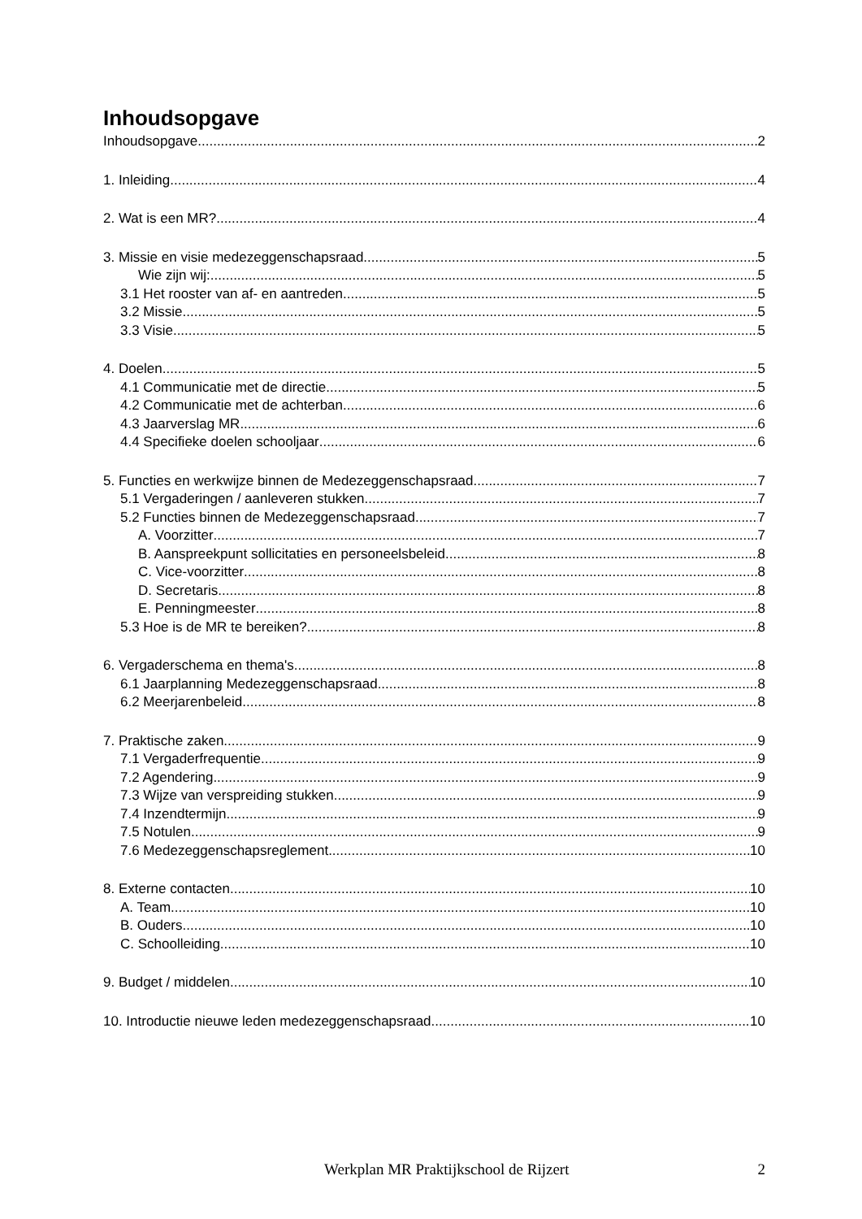Inhoudsopgave
Inhoudsopgave 2
1. Inleiding 4
2. Wat is een MR? 4
3. Missie en visie medezeggenschapsraad 5
Wie zijn wij: 5
3.1 Het rooster van af- en aantreden 5
3.2 Missie 5
3.3 Visie 5
4. Doelen 5
4.1 Communicatie met de directie 5
4.2 Communicatie met de achterban 6
4.3 Jaarverslag MR 6
4.4 Specifieke doelen schooljaar 6
5. Functies en werkwijze binnen de Medezeggenschapsraad 7
5.1 Vergaderingen / aanleveren stukken 7
5.2 Functies binnen de Medezeggenschapsraad 7
A. Voorzitter 7
B. Aanspreekpunt sollicitaties en personeelsbeleid 8
C. Vice-voorzitter 8
D. Secretaris 8
E. Penningmeester 8
5.3 Hoe is de MR te bereiken? 8
6. Vergaderschema en thema's 8
6.1 Jaarplanning Medezeggenschapsraad 8
6.2 Meerjarenbeleid 8
7. Praktische zaken 9
7.1 Vergaderfrequentie 9
7.2 Agendering 9
7.3 Wijze van verspreiding stukken 9
7.4 Inzendtermijn 9
7.5 Notulen 9
7.6 Medezeggenschapsreglement 10
8. Externe contacten 10
A. Team 10
B. Ouders 10
C. Schoolleiding 10
9. Budget / middelen 10
10. Introductie nieuwe leden medezeggenschapsraad 10
Werkplan MR Praktijkschool de Rijzert 2